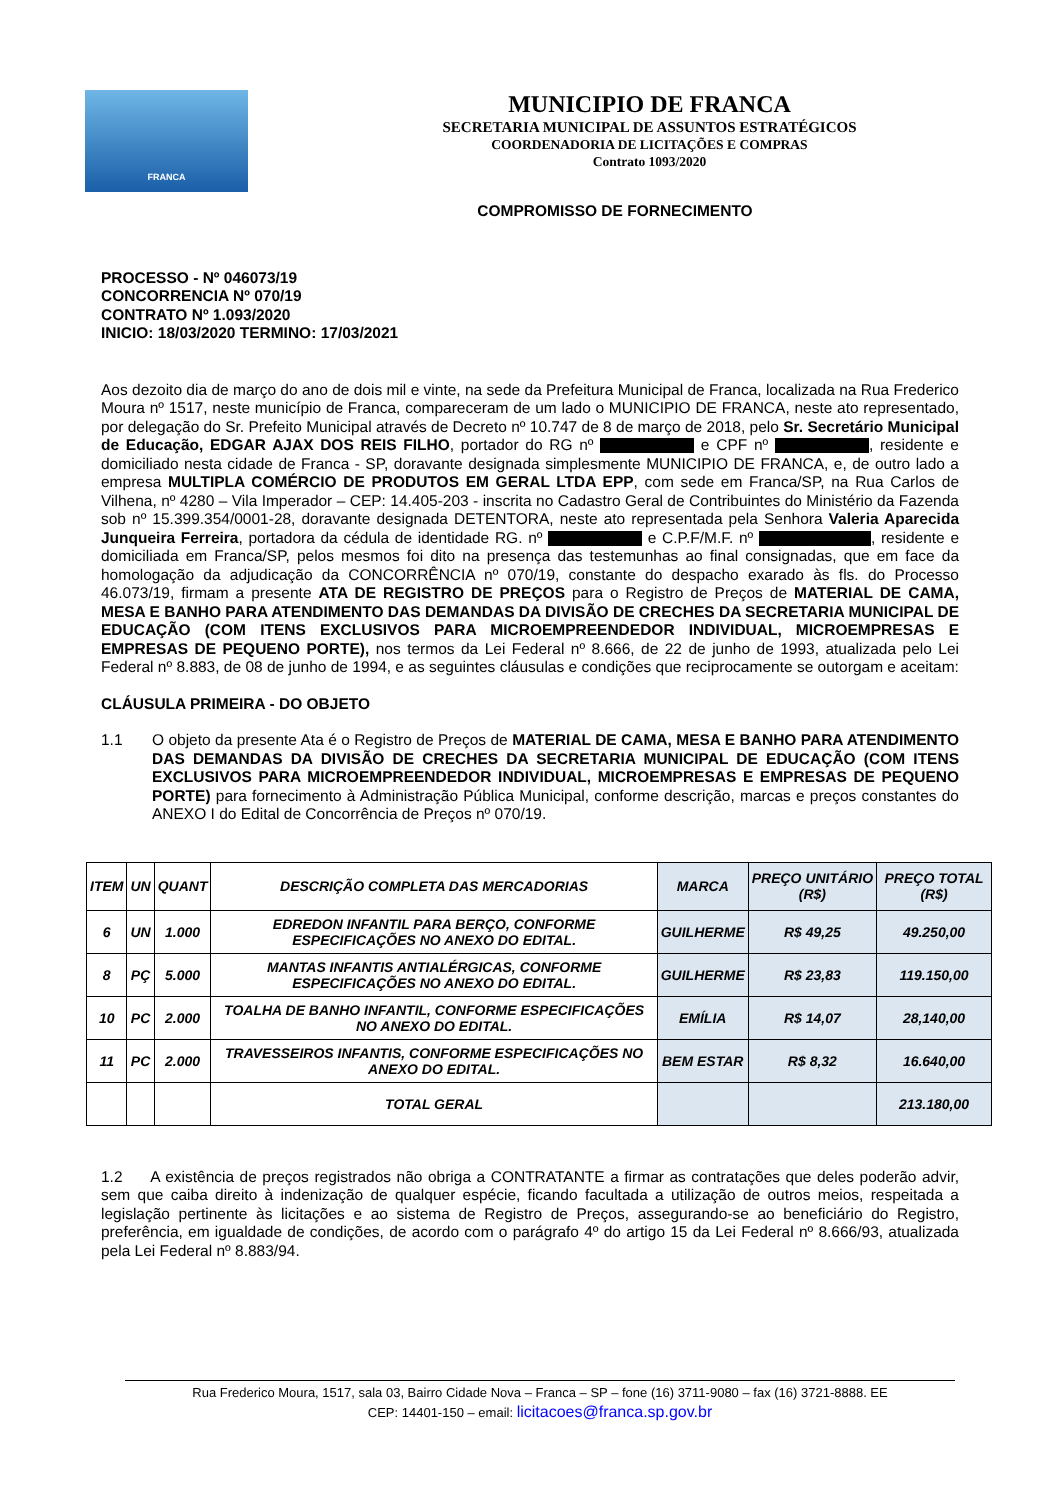FRANCA
MUNICIPIO DE FRANCA
SECRETARIA MUNICIPAL DE ASSUNTOS ESTRATÉGICOS
COORDENADORIA DE LICITAÇÕES E COMPRAS
Contrato 1093/2020
COMPROMISSO DE FORNECIMENTO
PROCESSO - Nº 046073/19
CONCORRENCIA Nº 070/19
CONTRATO Nº 1.093/2020
INICIO: 18/03/2020 TERMINO: 17/03/2021
Aos dezoito dia de março do ano de dois mil e vinte, na sede da Prefeitura Municipal de Franca, localizada na Rua Frederico Moura nº 1517, neste município de Franca, compareceram de um lado o MUNICIPIO DE FRANCA, neste ato representado, por delegação do Sr. Prefeito Municipal através de Decreto nº 10.747 de 8 de março de 2018, pelo Sr. Secretário Municipal de Educação, EDGAR AJAX DOS REIS FILHO, portador do RG nº e CPF nº , residente e domiciliado nesta cidade de Franca - SP, doravante designada simplesmente MUNICIPIO DE FRANCA, e, de outro lado a empresa MULTIPLA COMÉRCIO DE PRODUTOS EM GERAL LTDA EPP, com sede em Franca/SP, na Rua Carlos de Vilhena, nº 4280 – Vila Imperador – CEP: 14.405-203 - inscrita no Cadastro Geral de Contribuintes do Ministério da Fazenda sob nº 15.399.354/0001-28, doravante designada DETENTORA, neste ato representada pela Senhora Valeria Aparecida Junqueira Ferreira, portadora da cédula de identidade RG. nº e C.P.F/M.F. nº , residente e domiciliada em Franca/SP, pelos mesmos foi dito na presença das testemunhas ao final consignadas, que em face da homologação da adjudicação da CONCORRÊNCIA nº 070/19, constante do despacho exarado às fls. do Processo 46.073/19, firmam a presente ATA DE REGISTRO DE PREÇOS para o Registro de Preços de MATERIAL DE CAMA, MESA E BANHO PARA ATENDIMENTO DAS DEMANDAS DA DIVISÃO DE CRECHES DA SECRETARIA MUNICIPAL DE EDUCAÇÃO (COM ITENS EXCLUSIVOS PARA MICROEMPREENDEDOR INDIVIDUAL, MICROEMPRESAS E EMPRESAS DE PEQUENO PORTE), nos termos da Lei Federal nº 8.666, de 22 de junho de 1993, atualizada pelo Lei Federal nº 8.883, de 08 de junho de 1994, e as seguintes cláusulas e condições que reciprocamente se outorgam e aceitam:
CLÁUSULA PRIMEIRA - DO OBJETO
1.1 O objeto da presente Ata é o Registro de Preços de MATERIAL DE CAMA, MESA E BANHO PARA ATENDIMENTO DAS DEMANDAS DA DIVISÃO DE CRECHES DA SECRETARIA MUNICIPAL DE EDUCAÇÃO (COM ITENS EXCLUSIVOS PARA MICROEMPREENDEDOR INDIVIDUAL, MICROEMPRESAS E EMPRESAS DE PEQUENO PORTE) para fornecimento à Administração Pública Municipal, conforme descrição, marcas e preços constantes do ANEXO I do Edital de Concorrência de Preços nº 070/19.
| ITEM | UN | QUANT | DESCRIÇÃO COMPLETA DAS MERCADORIAS | MARCA | PREÇO UNITÁRIO (R$) | PREÇO TOTAL (R$) |
| --- | --- | --- | --- | --- | --- | --- |
| 6 | UN | 1.000 | EDREDON INFANTIL PARA BERÇO, CONFORME ESPECIFICAÇÕES NO ANEXO DO EDITAL. | GUILHERME | R$ 49,25 | 49.250,00 |
| 8 | PÇ | 5.000 | MANTAS INFANTIS ANTIALÉRGICAS, CONFORME ESPECIFICAÇÕES NO ANEXO DO EDITAL. | GUILHERME | R$ 23,83 | 119.150,00 |
| 10 | PC | 2.000 | TOALHA DE BANHO INFANTIL, CONFORME ESPECIFICAÇÕES NO ANEXO DO EDITAL. | EMÍLIA | R$ 14,07 | 28,140,00 |
| 11 | PC | 2.000 | TRAVESSEIROS INFANTIS, CONFORME ESPECIFICAÇÕES NO ANEXO DO EDITAL. | BEM ESTAR | R$ 8,32 | 16.640,00 |
| | | | TOTAL GERAL | | | 213.180,00 |
1.2 A existência de preços registrados não obriga a CONTRATANTE a firmar as contratações que deles poderão advir, sem que caiba direito à indenização de qualquer espécie, ficando facultada a utilização de outros meios, respeitada a legislação pertinente às licitações e ao sistema de Registro de Preços, assegurando-se ao beneficiário do Registro, preferência, em igualdade de condições, de acordo com o parágrafo 4º do artigo 15 da Lei Federal nº 8.666/93, atualizada pela Lei Federal nº 8.883/94.
Rua Frederico Moura, 1517, sala 03, Bairro Cidade Nova – Franca – SP – fone (16) 3711-9080 – fax (16) 3721-8888. EE
CEP: 14401-150 – email: licitacoes@franca.sp.gov.br